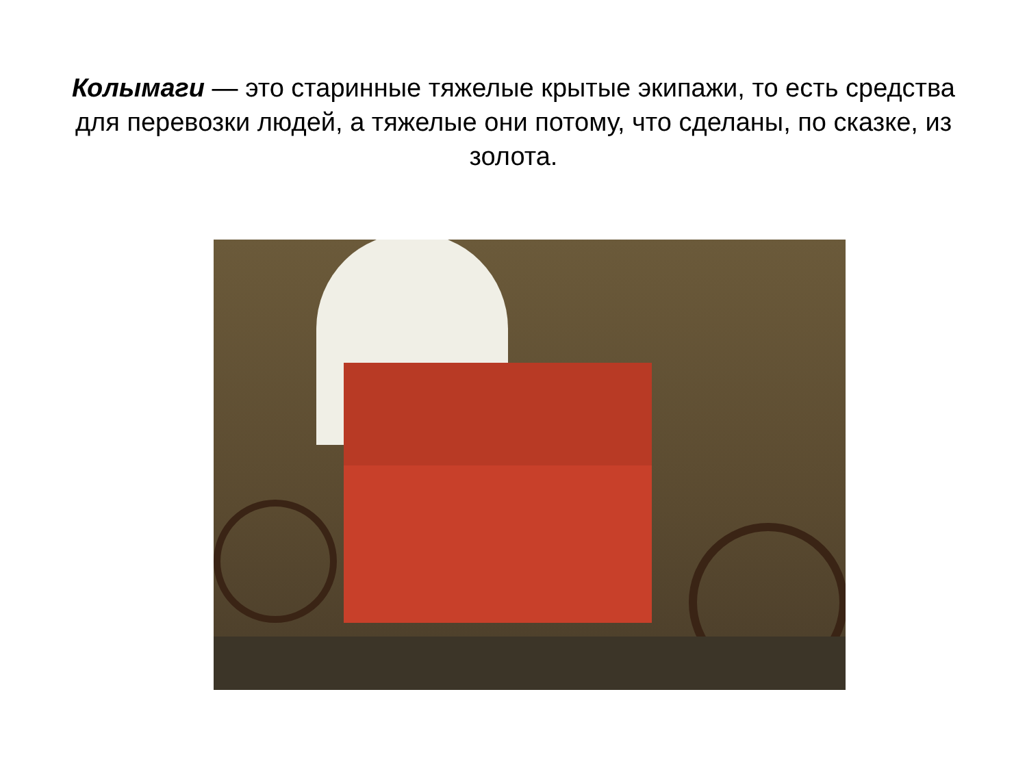Колымаги — это старинные тяжелые крытые экипажи, то есть средства для перевозки людей, а тяжелые они потому, что сделаны, по сказке, из золота.